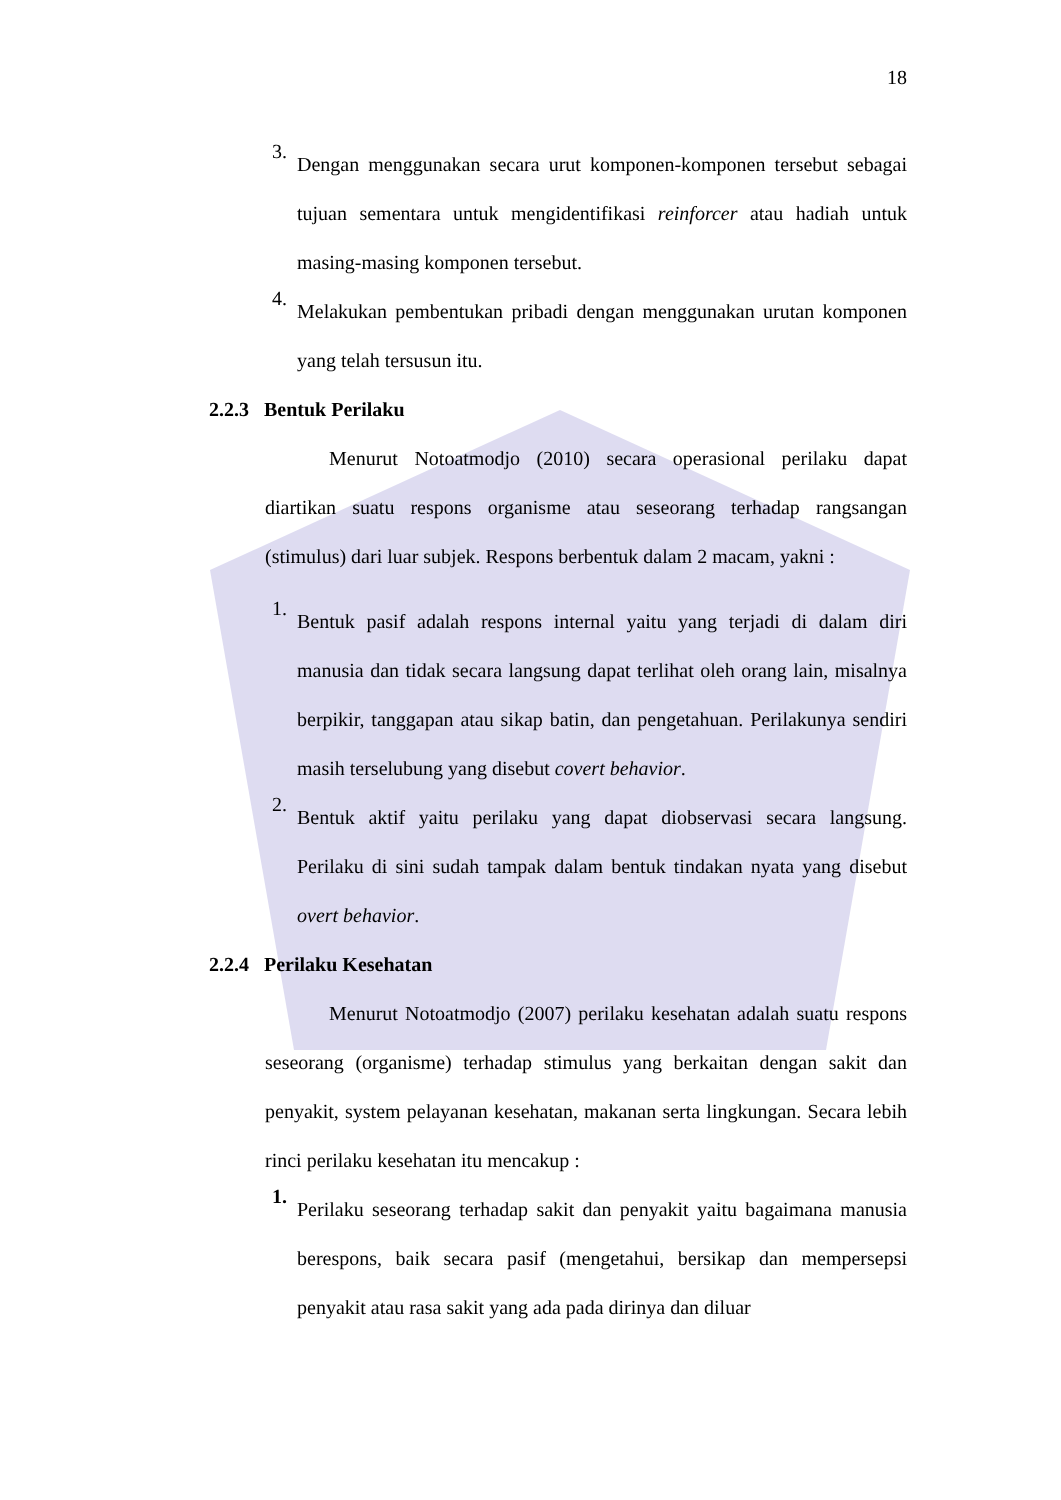18
3.
Dengan menggunakan secara urut komponen-komponen tersebut sebagai tujuan sementara untuk mengidentifikasi reinforcer atau hadiah untuk masing-masing komponen tersebut.
4.
Melakukan pembentukan pribadi dengan menggunakan urutan komponen yang telah tersusun itu.
2.2.3 Bentuk Perilaku
Menurut Notoatmodjo (2010) secara operasional perilaku dapat diartikan suatu respons organisme atau seseorang terhadap rangsangan (stimulus) dari luar subjek. Respons berbentuk dalam 2 macam, yakni :
1.
Bentuk pasif adalah respons internal yaitu yang terjadi di dalam diri manusia dan tidak secara langsung dapat terlihat oleh orang lain, misalnya berpikir, tanggapan atau sikap batin, dan pengetahuan. Perilakunya sendiri masih terselubung yang disebut covert behavior.
2.
Bentuk aktif yaitu perilaku yang dapat diobservasi secara langsung. Perilaku di sini sudah tampak dalam bentuk tindakan nyata yang disebut overt behavior.
2.2.4 Perilaku Kesehatan
Menurut Notoatmodjo (2007) perilaku kesehatan adalah suatu respons seseorang (organisme) terhadap stimulus yang berkaitan dengan sakit dan penyakit, system pelayanan kesehatan, makanan serta lingkungan. Secara lebih rinci perilaku kesehatan itu mencakup :
1.
Perilaku seseorang terhadap sakit dan penyakit yaitu bagaimana manusia berespons, baik secara pasif (mengetahui, bersikap dan mempersepsi penyakit atau rasa sakit yang ada pada dirinya dan diluar